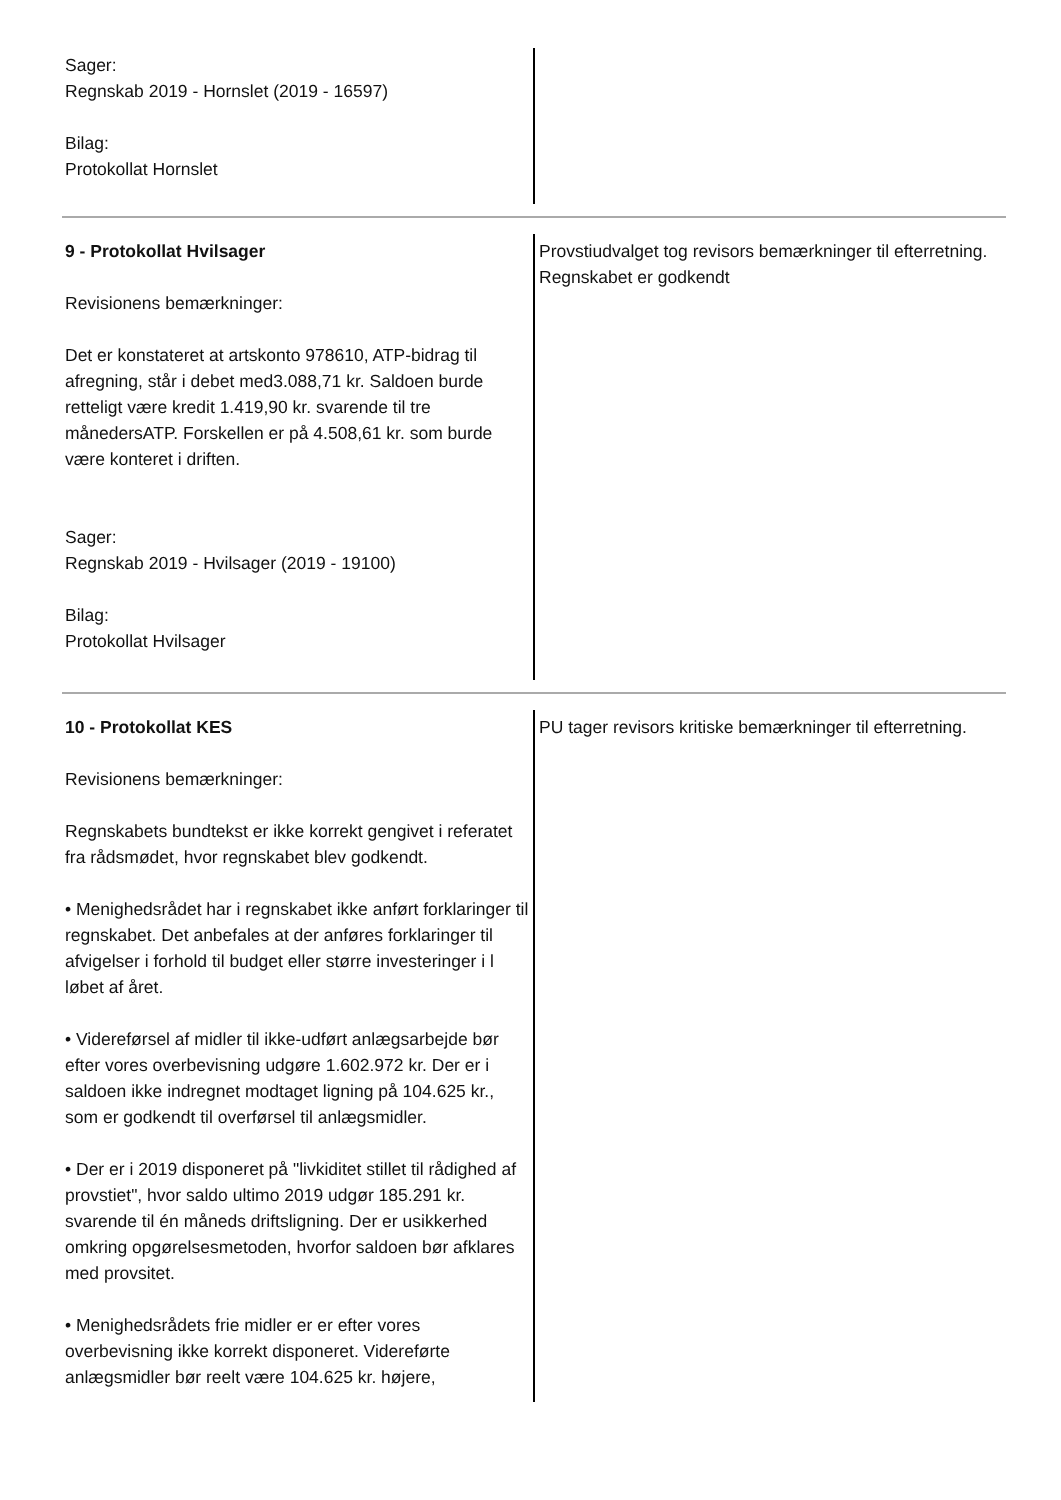Sager:
Regnskab 2019 - Hornslet (2019 - 16597)
Bilag:
Protokollat Hornslet
9 - Protokollat Hvilsager
Revisionens bemærkninger:
Det er konstateret at artskonto 978610, ATP-bidrag til afregning, står i debet med3.088,71 kr. Saldoen burde retteligt være kredit 1.419,90 kr. svarende til tre månedersATP. Forskellen er på 4.508,61 kr. som burde være konteret i driften.
Sager:
Regnskab 2019 - Hvilsager (2019 - 19100)
Bilag:
Protokollat Hvilsager
Provstiudvalget tog revisors bemærkninger til efterretning.
Regnskabet er godkendt
10 - Protokollat KES
Revisionens bemærkninger:
Regnskabets bundtekst er ikke korrekt gengivet i referatet fra rådsmødet, hvor regnskabet blev godkendt.
• Menighedsrådet har i regnskabet ikke anført forklaringer til regnskabet. Det anbefales at der anføres forklaringer til afvigelser i forhold til budget eller større investeringer i l løbet af året.
• Videreførsel af midler til ikke-udført anlægsarbejde bør efter vores overbevisning udgøre 1.602.972 kr. Der er i saldoen ikke indregnet modtaget ligning på 104.625 kr., som er godkendt til overførsel til anlægsmidler.
• Der er i 2019 disponeret på "livkiditet stillet til rådighed af provstiet", hvor saldo ultimo 2019 udgør 185.291 kr. svarende til én måneds driftsligning. Der er usikkerhed omkring opgørelsesmetoden, hvorfor saldoen bør afklares med provsitet.
• Menighedsrådets frie midler er er efter vores overbevisning ikke korrekt disponeret. Videreførte anlægsmidler bør reelt være 104.625 kr. højere,
PU tager revisors kritiske bemærkninger til efterretning.